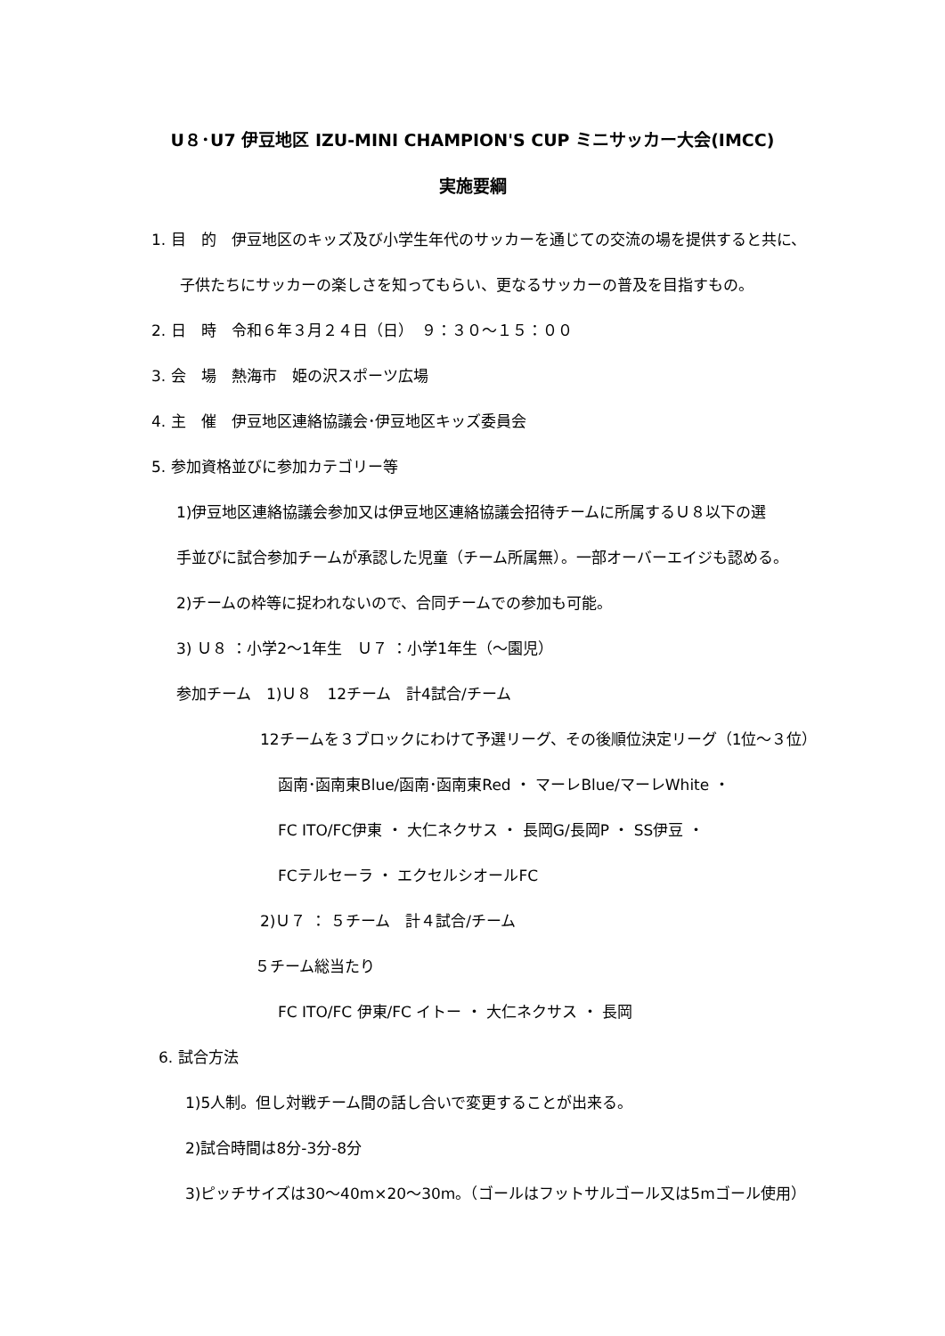U８･U7 伊豆地区 IZU-MINI CHAMPION'S CUP ミニサッカー大会(IMCC)
実施要綱
1. 目　的　伊豆地区のキッズ及び小学生年代のサッカーを通じての交流の場を提供すると共に、
子供たちにサッカーの楽しさを知ってもらい、更なるサッカーの普及を目指すもの。
2. 日　時　令和６年３月２４日（日）　９：３０～１５：００
3. 会　場　熱海市　姫の沢スポーツ広場
4. 主　催　伊豆地区連絡協議会･伊豆地区キッズ委員会
5. 参加資格並びに参加カテゴリー等
1)伊豆地区連絡協議会参加又は伊豆地区連絡協議会招待チームに所属するＵ８以下の選
手並びに試合参加チームが承認した児童（チーム所属無）。一部オーバーエイジも認める。
2)チームの枠等に捉われないので、合同チームでの参加も可能。
3) Ｕ８ ：小学2～1年生　Ｕ７ ：小学1年生（～園児）
参加チーム　1)Ｕ８　12チーム　計4試合/チーム
12チームを３ブロックにわけて予選リーグ、その後順位決定リーグ（1位～３位）
函南･函南東Blue/函南･函南東Red ・ マーレBlue/マーレWhite ・
FC ITO/FC伊東 ・ 大仁ネクサス ・ 長岡G/長岡P ・ SS伊豆 ・
FCテルセーラ ・ エクセルシオールFC
2)Ｕ７ ： ５チーム　計４試合/チーム
５チーム総当たり
FC ITO/FC 伊東/FC イトー ・ 大仁ネクサス ・ 長岡
6. 試合方法
1)5人制。但し対戦チーム間の話し合いで変更することが出来る。
2)試合時間は8分-3分-8分
3)ピッチサイズは30～40m×20～30m。（ゴールはフットサルゴール又は5mゴール使用）